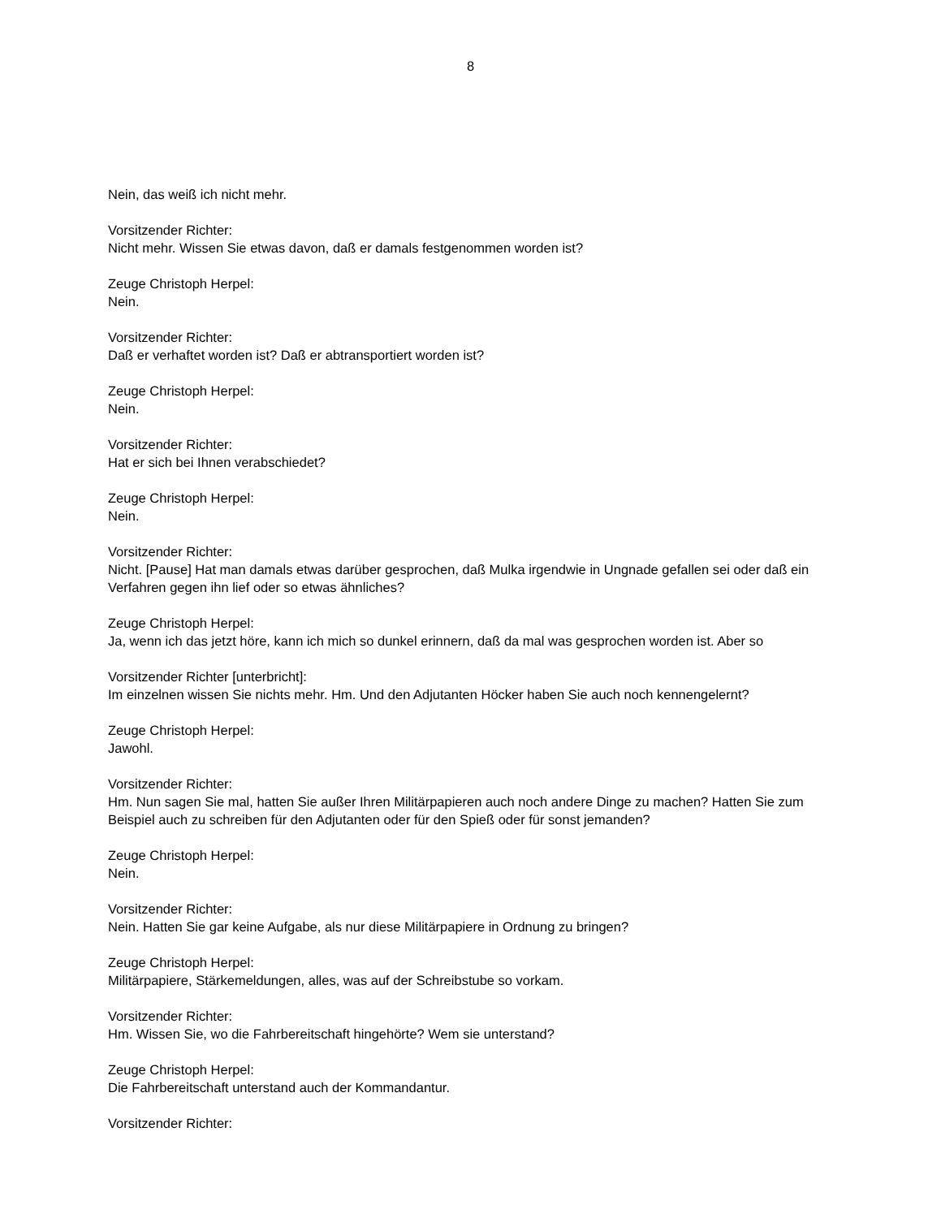8
Nein, das weiß ich nicht mehr.
Vorsitzender Richter:
Nicht mehr. Wissen Sie etwas davon, daß er damals festgenommen worden ist?
Zeuge Christoph Herpel:
Nein.
Vorsitzender Richter:
Daß er verhaftet worden ist? Daß er abtransportiert worden ist?
Zeuge Christoph Herpel:
Nein.
Vorsitzender Richter:
Hat er sich bei Ihnen verabschiedet?
Zeuge Christoph Herpel:
Nein.
Vorsitzender Richter:
Nicht. [Pause] Hat man damals etwas darüber gesprochen, daß Mulka irgendwie in Ungnade gefallen sei oder daß ein Verfahren gegen ihn lief oder so etwas ähnliches?
Zeuge Christoph Herpel:
Ja, wenn ich das jetzt höre, kann ich mich so dunkel erinnern, daß da mal was gesprochen worden ist. Aber so
Vorsitzender Richter [unterbricht]:
Im einzelnen wissen Sie nichts mehr. Hm. Und den Adjutanten Höcker haben Sie auch noch kennengelernt?
Zeuge Christoph Herpel:
Jawohl.
Vorsitzender Richter:
Hm. Nun sagen Sie mal, hatten Sie außer Ihren Militärpapieren auch noch andere Dinge zu machen? Hatten Sie zum Beispiel auch zu schreiben für den Adjutanten oder für den Spieß oder für sonst jemanden?
Zeuge Christoph Herpel:
Nein.
Vorsitzender Richter:
Nein. Hatten Sie gar keine Aufgabe, als nur diese Militärpapiere in Ordnung zu bringen?
Zeuge Christoph Herpel:
Militärpapiere, Stärkemeldungen, alles, was auf der Schreibstube so vorkam.
Vorsitzender Richter:
Hm. Wissen Sie, wo die Fahrbereitschaft hingehörte? Wem sie unterstand?
Zeuge Christoph Herpel:
Die Fahrbereitschaft unterstand auch der Kommandantur.
Vorsitzender Richter: